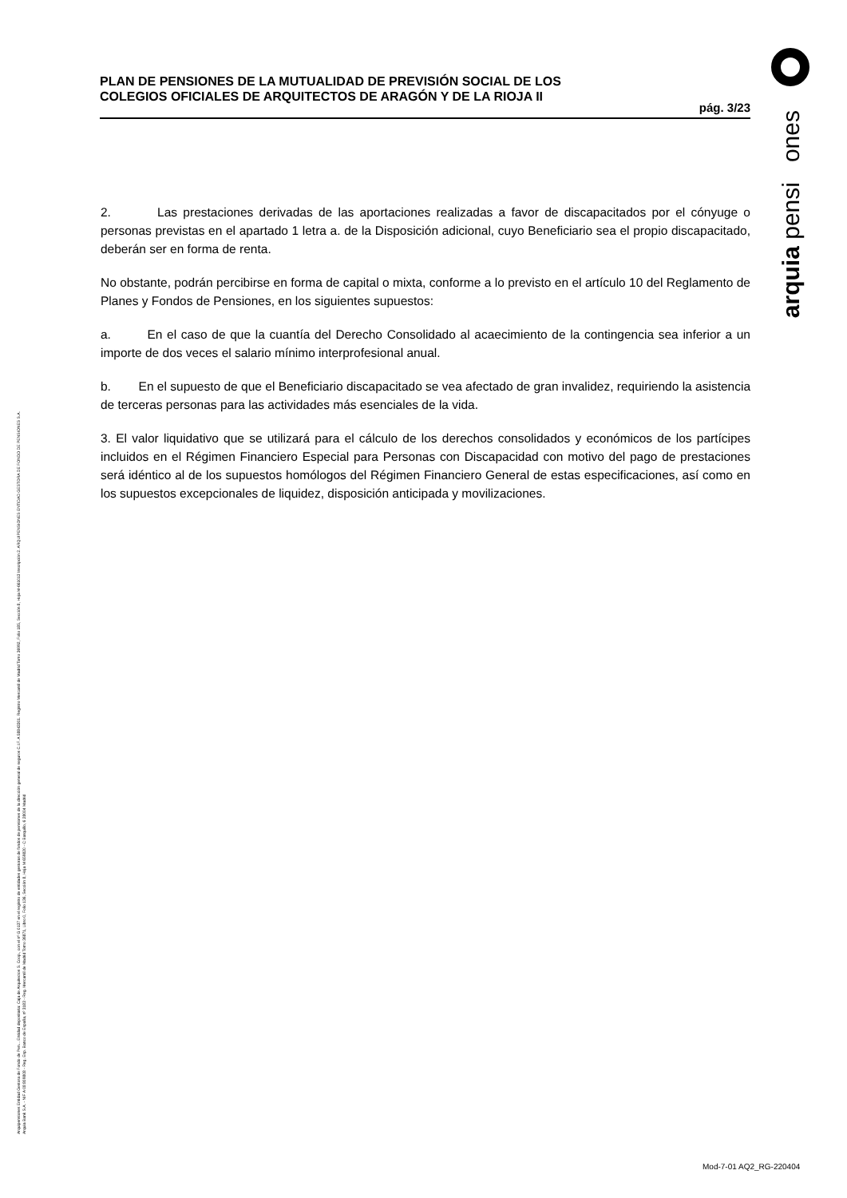PLAN DE PENSIONES DE LA MUTUALIDAD DE PREVISIÓN SOCIAL DE LOS
COLEGIOS OFICIALES DE ARQUITECTOS DE ARAGÓN Y DE LA RIOJA II
pág. 3/23
arquia pensi ones
Arquipensiones Entidad Gestora de Fondo de Pen... Entidad depositaria: Caja de Arquitectos S. Coop., con el nº G 0137 en el registro de entidades gestoras de fondos de pensiones de la dirección general de seguros C.I.F. A 58843301. Registro Mercantil de Madrid Tomo 36992, Folio 185, Sección 8, Hoja M-661013 Inscripción 2. ARQUIPENSIONES ENTIDAD GESTORA DE FONDO DE PENSIONES S.A.
Arquia Bank S.A. - NIF A 08 809808 - Reg. Esp. Banco de España, nº 3183 - Reg. Mercantil de Madrid Tomo 36871, Libro 0, Folio 136, Sección 8, Hoja M 659820 - C Barquillo, 6 28004 Madrid
2. Las prestaciones derivadas de las aportaciones realizadas a favor de discapacitados por el cónyuge o personas previstas en el apartado 1 letra a. de la Disposición adicional, cuyo Beneficiario sea el propio discapacitado, deberán ser en forma de renta.
No obstante, podrán percibirse en forma de capital o mixta, conforme a lo previsto en el artículo 10 del Reglamento de Planes y Fondos de Pensiones, en los siguientes supuestos:
a. En el caso de que la cuantía del Derecho Consolidado al acaecimiento de la contingencia sea inferior a un importe de dos veces el salario mínimo interprofesional anual.
b. En el supuesto de que el Beneficiario discapacitado se vea afectado de gran invalidez, requiriendo la asistencia de terceras personas para las actividades más esenciales de la vida.
3. El valor liquidativo que se utilizará para el cálculo de los derechos consolidados y económicos de los partícipes incluidos en el Régimen Financiero Especial para Personas con Discapacidad con motivo del pago de prestaciones será idéntico al de los supuestos homólogos del Régimen Financiero General de estas especificaciones, así como en los supuestos excepcionales de liquidez, disposición anticipada y movilizaciones.
Mod-7-01 AQ2_RG-220404